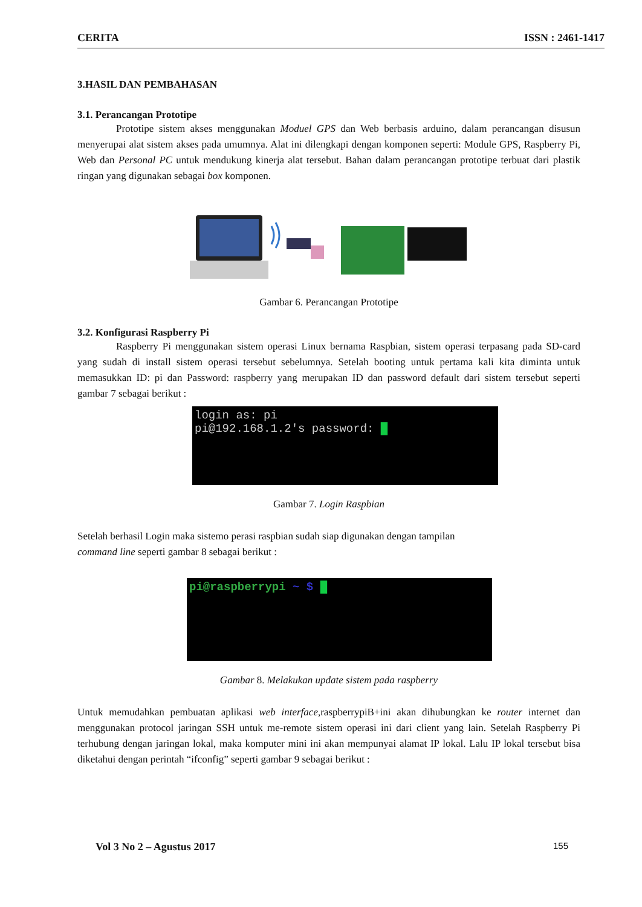CERITA ISSN : 2461-1417
3.HASIL DAN PEMBAHASAN
3.1. Perancangan Prototipe
Prototipe sistem akses menggunakan Moduel GPS dan Web berbasis arduino, dalam perancangan disusun menyerupai alat sistem akses pada umumnya. Alat ini dilengkapi dengan komponen seperti: Module GPS, Raspberry Pi, Web dan Personal PC untuk mendukung kinerja alat tersebut. Bahan dalam perancangan prototipe terbuat dari plastik ringan yang digunakan sebagai box komponen.
Gambar 6. Perancangan Prototipe
3.2. Konfigurasi Raspberry Pi
Raspberry Pi menggunakan sistem operasi Linux bernama Raspbian, sistem operasi terpasang pada SD-card yang sudah di install sistem operasi tersebut sebelumnya. Setelah booting untuk pertama kali kita diminta untuk memasukkan ID: pi dan Password: raspberry yang merupakan ID dan password default dari sistem tersebut seperti gambar 7 sebagai berikut :
login as: pi
pi@192.168.1.2's password: █
Gambar 7. Login Raspbian
Setelah berhasil Login maka sistemo perasi raspbian sudah siap digunakan dengan tampilan
command line seperti gambar 8 sebagai berikut :
pi@raspberrypi ~ $ █
Gambar 8. Melakukan update sistem pada raspberry
Untuk memudahkan pembuatan aplikasi web interface,raspberrypiB+ini akan dihubungkan ke router internet dan menggunakan protocol jaringan SSH untuk me-remote sistem operasi ini dari client yang lain. Setelah Raspberry Pi terhubung dengan jaringan lokal, maka komputer mini ini akan mempunyai alamat IP lokal. Lalu IP lokal tersebut bisa diketahui dengan perintah “ifconfig” seperti gambar 9 sebagai berikut :
Vol 3 No 2 – Agustus 2017 155